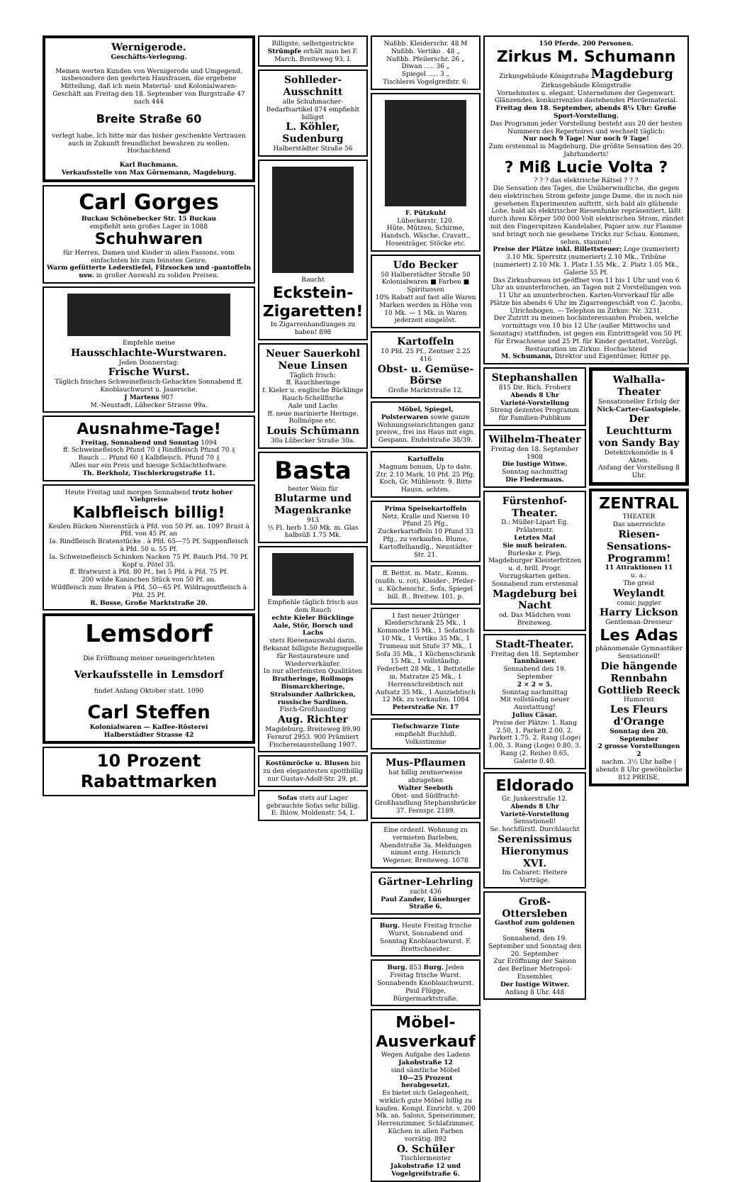Wernigerode.
Geschäfts-Verlegung.
Meinen werten Kunden von Wernigerode und Umgegend, insbesondere den geehrten Hausfrauen, die ergebene Mitteilung, daß ich mein Material- und Kolonialwaren-Geschäft am Freitag den 18. September von Burgstraße 47 nach 444
Breite Straße 60
verlegt habe. Ich bitte mir das bisher geschenkte Vertrauen auch in Zukunft freundlichst bewahren zu wollen. Hochachtend
Karl Buchmann.
Verkaufsstelle von Max Görnemann, Magdeburg.
Carl Gorges
Buckau Schönebecker Str. 15 Buckau
empfiehlt sein großes Lager in 1088
Schuhwaren
für Herren, Damen und Kinder in allen Fassons, vom einfachsten bis zum feinsten Genre,
Warm gefütterte Lederstiefel, Filzsocken und -pantoffeln usw. in großer Auswahl zu soliden Preisen.
Empfehle meine
Hausschlachte-Wurstwaren.
Jeden Donnerstag:
Frische Wurst.
Täglich frisches Schweinefleisch-Gehacktes Sonnabend ff. Knoblauchwurst u. Jauersche.
J Martens 907
M.-Neustadt, Lübecker Strasse 99a.
Ausnahme-Tage!
Freitag, Sonnabend und Sonntag 1094
ff. Schweinefleisch Pfund 70 ₰ Rindfleisch Pfund 70 ₰
Bauch ... Pfund 60 ₰ Kalbfleisch. Pfund 70 ₰
Alles nur ein Preis und hiesige Schlachthofware.
Th. Berkholz, Tischlerkrugstraße 11.
Heute Freitag und morgen Sonnabend trotz hoher Viehpreise
Kalbfleisch billig!
Keulen Rücken Nierenstück à Pfd. von 50 Pf. an. 1097 Brust à Pfd. von 45 Pf. an
Ia. Rindfleisch Bratenstücke . à Pfd. 65—75 Pf. Suppenfleisch à Pfd. 50 u. 55 Pf.
Ia. Schweinefleisch Schinken Nacken 75 Pf. Bauch Pfd. 70 Pf. Kopf u. Pötel 35.
ff. Bratwurst à Pfd. 80 Pf., bei 5 Pfd. à Pfd. 75 Pf.
200 wilde Kaninchen Stück von 50 Pf. an.
Wildfleisch zum Braten à Pfd. 50—65 Pf. Wildragoutfleisch à Pfd. 25 Pf.
R. Bosse, Große Marktstraße 20.
Lemsdorf
Die Eröffnung meiner neueingerichteten
Verkaufsstelle in Lemsdorf
findet Anfang Oktober statt. 1090
Carl Steffen
Kolonialwaren — Kaffee-Rösterei
Halberstädter Strasse 42
10 Prozent Rabattmarken
Billigste, selbstgestrickte Strümpfe erhält man bei F. March, Breiteweg 93, I.
Sohlleder-Ausschnitt
alle Schuhmacher-Bedarfsartikel 874 empfiehlt billigst
L. Köhler, Sudenburg
Halberstädter Straße 56
Raucht
Eckstein-Zigaretten!
In Zigarrenhandlungen zu haben! 898
Neuer Sauerkohl Neue Linsen
Täglich frisch:
ff. Rauchheringe
f. Kieler u. englische Bücklinge
Rauch-Schellfische
Aale und Lachs
ff. neue marinierte Heringe, Rollmöpse etc.
Louis Schümann
30a Lübecker Straße 30a.
Basta
bester Wein für
Blutarme und Magenkranke
913
½ Fl. herb 1.50 Mk. m. Glas halbsüß 1.75 Mk.
Empfiehle täglich frisch aus dem Rauch
echte Kieler Bücklinge Aale, Stör, Borsch und Lachs
stets Riesenauswahl darin.
Bekannt billigste Bezugsquelle für Restaurateure und Wiederverkäufer.
In nur allerfeinsten Qualitäten
Bratheringe, Rollmops Bismarckheringe, Stralsunder Aalbricken, russische Sardinen.
Fisch-Großhandlung
Aug. Richter
Magdeburg, Breiteweg 89,90 Fernruf 2953. 900 Prämiiert Fischereiausstellung 1907.
Kostümröcke u. Blusen bis zu den elegantesten spottbillig nur Gustav-Adolf-Str. 29, pt.
Sofas stets auf Lager gebrauchte Sofas sehr billig. E. Ihlow, Moldenstr. 54, I.
Nußbb. Kleiderschr. 48 M
Nußbb. Vertiko . 48 „
Nußbb. Pfeilerschr. 26 „
Diwan ..... 36 „
Spiegel ..... 3 „
Tischlerei Vogelgreifstr. 6.
F. Pützkuhl
Lübeckerstr. 120.
Hüte, Mützen, Schirme, Handsch. Wäsche, Cravatt., Hosenträger, Stöcke etc.
Udo Becker
50 Halberstädter Straße 50
Kolonialwaren ■ Farben ■ Spirituosen
10% Rabatt auf fast alle Waren
Marken werden in Höhe von 10 Mk. — 1 Mk. in Waren jederzeit eingelöst.
Kartoffeln
10 Pfd. 25 Pf., Zentner 2.25 416
Obst- u. Gemüse-Börse
Große Marktstraße 12.
Möbel, Spiegel, Polsterwaren sowie ganze Wohnungseinrichtungen ganz preisw., frei ins Haus mit eign. Gespann. Endelstraße 38/39.
Kartoffeln
Magnum bonum, Up to date. Ztr. 2.10 Mark, 10 Pfd. 25 Pfg. Koch, Gr. Mühlenstr. 9. Bitte Hausn. achten.
Prima Speisekartoffeln
Netz, Kralle und Nieren 10 Pfund 25 Pfg., Zuckerkartoffeln 10 Pfund 33 Pfg., zu verkaufen. Blume, Kartoffelhandlg., Neustädter Str. 21.
ff. Bettst. m. Matr., Komm. (nußb. u. rot), Kleider-, Pfeiler- u. Küchenschr., Sofa, Spiegel bill. B., Breitew. 101, p.
1 fast neuer 2türiger Kleiderschrank 25 Mk., 1 Kommode 15 Mk., 1 Sofatisch 10 Mk., 1 Vertiko 35 Mk., 1 Trumeau mit Stufe 37 Mk., 1 Sofa 35 Mk., 1 Küchenschrank 15 Mk., 1 vollständig. Federbett 28 Mk., 1 Bettstelle m. Matratze 25 Mk., 1 Herrenschreibtisch mit Aufsatz 35 Mk., 1 Ausziehtisch 12 Mk. zu verkaufen. 1084
Peterstraße Nr. 17
Tiefschwarze Tinte
empfiehlt Buchhdl. Volksstimme
Mus-Pflaumen
hat billig zentnerweise abzugeben
Walter Seeboth
Obst- und Südfrucht-Großhandlung Stephansbrücke 37. Fernspr. 2189.
Eine ordentl. Wohnung zu vermieten Barleben, Abendstraße 3a. Meldungen nimmt entg. Heinrich Wegener, Breiteweg. 1078
Gärtner-Lehrling
sucht 436
Paul Zander, Lüneburger Straße 6.
Burg. Heute Freitag frische Wurst, Sonnabend und Sonntag Knoblauchwurst. F. Brettschneider.
Burg. 853 Burg. Jeden Freitag frische Wurst. Sonnabends Knoblauchwurst. Paul Flügge, Bürgermarktstraße.
Möbel-Ausverkauf
Wegen Aufgabe des Ladens
Jakobstraße 12
sind sämtliche Möbel
10—25 Prozent herabgesetzt.
Es bietet sich Gelegenheit, wirklich gute Möbel billig zu kaufen. Kompl. Einricht. v. 200 Mk. an. Salons, Speisezimmer, Herrenzimmer, Schlafzimmer, Küchen in allen Farben vorrätig. 892
O. Schüler
Tischlermeister
Jakobstraße 12 und Vogelgreifstraße 6.
150 Pferde. 200 Personen.
Zirkus M. Schumann
Zirkusgebäude Königstraße Magdeburg Zirkusgebäude Königstraße
Vornehmstes u. elegant. Unternehmen der Gegenwart. Glänzendes, konkurrenzlos dastehendes Pferdematerial.
Freitag den 18. September, abends 8¼ Uhr: Große Sport-Vorstellung.
Das Programm jeder Vorstellung besteht aus 20 der besten Nummern des Repertoires und wechselt täglich:
Nur noch 9 Tage! Nur noch 9 Tage!
Zum erstenmal in Magdeburg. Die größte Sensation des 20. Jahrhunderts!
? Miß Lucie Volta ?
? ? ? das elektrische Rätsel ? ? ?
Die Sensation des Tages, die Unüberwindliche, die gegen den elektrischen Strom gefeite junge Dame, die in noch nie gesehenen Experimenten auftritt, sich bald als glühende Lohe, bald als elektrischer Riesenfunke repräsentiert, läßt durch ihren Körper 500 000 Volt elektrischen Strom, zündet mit den Fingerspitzen Kandelaber, Papier usw. zur Flamme und bringt noch nie gesehene Tricks zur Schau. Kommen, sehen, staunen!
Preise der Plätze inkl. Billettsteuer: Loge (numeriert) 3.10 Mk. Sperrsitz (numeriert) 2.10 Mk., Tribüne (numeriert) 2.10 Mk. 1. Platz 1.55 Mk., 2. Platz 1.05 Mk., Galerie 55 Pf.
Das Zirkusbureau ist geöffnet von 11 bis 1 Uhr und von 6 Uhr an ununterbrochen, an Tagen mit 2 Vorstellungen von 11 Uhr an ununterbrochen. Karten-Vorverkauf für alle Plätze bis abends 6 Uhr im Zigarrengeschäft von C. Jacobs, Ulrichsbogen. — Telephon im Zirkus: Nr. 3231.
Der Zutritt zu meinen hochinteressanten Proben, welche vormittags von 10 bis 12 Uhr (außer Mittwochs und Sonntags) stattfinden, ist gegen ein Eintrittsgeld von 50 Pf. für Erwachsene und 25 Pf. für Kinder gestattet. Vorzügl. Restauration im Zirkus. Hochachtend
M. Schumann, Direktor und Eigentümer, Ritter pp.
Stephanshallen
815 Dir. Rich. Froherz
Abends 8 Uhr
Varieté-Vorstellung
Streng dezentes Programm für Familien-Publikum
Wilhelm-Theater
Freitag den 18. September 1908
Die lustige Witwe.
Sonntag nachmittag
Die Fledermaus.
Fürstenhof-Theater.
D.: Müller-Lipart Eg. Prälatenstr.
Letztes Mal
Sie muß heiraten.
Burleske z. Piep.
Magdeburger Kleisterfritzen u. d. brill. Progr.
Vorzugskarten gelten.
Sonnabend zum erstenmal
Magdeburg bei Nacht
od. Das Mädchen vom Breiteweg.
Stadt-Theater.
Freitag den 18. September
Tannhäuser.
Sonnabend den 19. September
2 × 2 = 5.
Sonntag nachmittag
Mit vollständig neuer Ausstattung!
Julius Cäsar.
Preise der Plätze: 1. Rang 2.50, 1. Parkett 2.00, 2. Parkett 1.75, 2. Rang (Loge) 1.00, 3. Rang (Loge) 0.80, 3. Rang (2. Reihe) 0.65, Galerie 0.40.
Eldorado
Gr. Junkerstraße 12.
Abends 8 Uhr
Varieté-Vorstellung
Sensationell!
Se. hochfürstl. Durchlaucht
Serenissimus Hieronymus XVI.
Im Cabaret: Heitere Vorträge.
Groß-Ottersleben
Gasthof zum goldenen Stern
Sonnabend, den 19. September und Sonntag den 20. September
Zur Eröffnung der Saison des Berliner Metropol-Ensembles
Der lustige Witwer.
Anfang 8 Uhr. 448
Walhalla-Theater
Sensationeller Erfolg der
Nick-Carter-Gastspiele.
Der Leuchtturm von Sandy Bay
Detektivkomödie in 4 Akten.
Anfang der Vorstellung 8 Uhr.
ZENTRAL
THEATER
Das unerreichte
Riesen-Sensations-Programm!
11 Attraktionen 11
u. a.:
The great
Weylandt
comic juggler
Harry Lickson
Gentleman-Dresseur
Les Adas
phänomenale Gymnastiker
Sensationell!
Die hängende Rennbahn
Gottlieb Reeck
Humorist
Les Fleurs d'Orange
Sonntag den 20. September
2 grosse Vorstellungen 2
nachm. 3½ Uhr halbe | abends 8 Uhr gewöhnliche
812 PREISE.